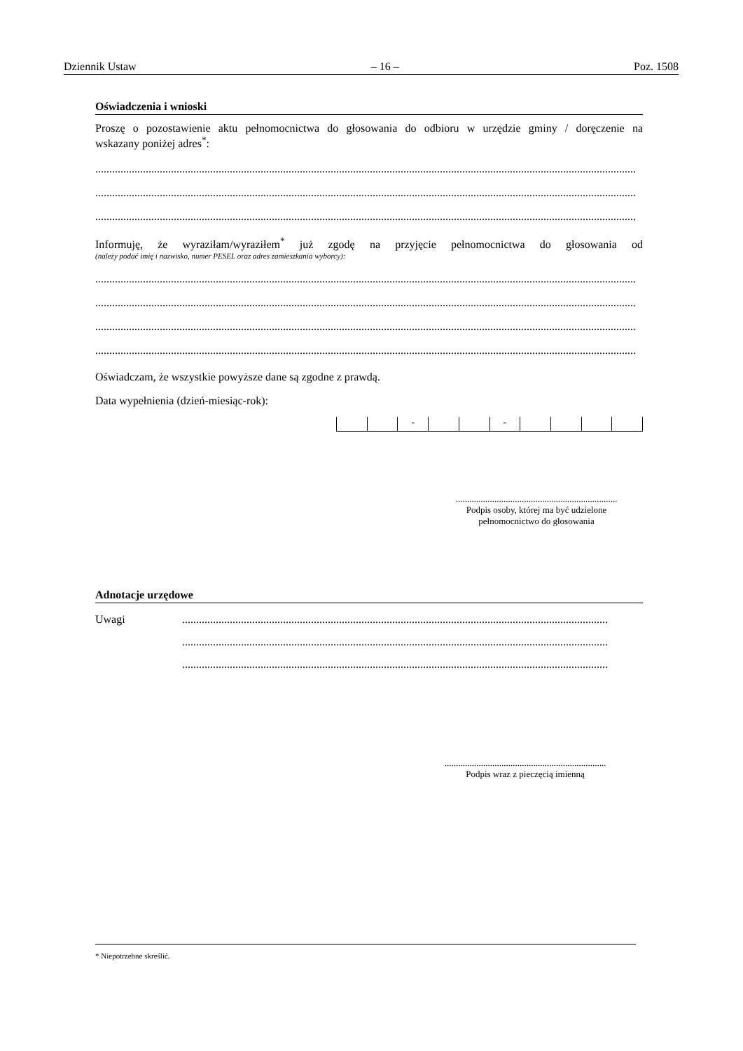Dziennik Ustaw – 16 – Poz. 1508
Oświadczenia i wnioski
Proszę o pozostawienie aktu pełnomocnictwa do głosowania do odbioru w urzędzie gminy / doręczenie na
wskazany poniżej adres<sup>*</sup>:
......................................................................................................................................................................................................................
......................................................................................................................................................................................................................
......................................................................................................................................................................................................................
Informuję, że wyraziłam/wyraziłem<sup>*</sup> już zgodę na przyjęcie pełnomocnictwa do głosowania od
(należy podać imię i nazwisko, numer PESEL oraz adres zamieszkania wyborcy):
......................................................................................................................................................................................................................
......................................................................................................................................................................................................................
......................................................................................................................................................................................................................
......................................................................................................................................................................................................................
Oświadczam, że wszystkie powyższe dane są zgodne z prawdą.
Data wypełnienia (dzień-miesiąc-rok):
- -
.......................................................................
Podpis osoby, której ma być udzielone
pełnomocnictwo do głosowania
Adnotacje urzędowe
Uwagi ........................................................................................................................................................
........................................................................................................................................................
........................................................................................................................................................
.......................................................................
Podpis wraz z pieczęcią imienną
* Niepotrzebne skreślić.